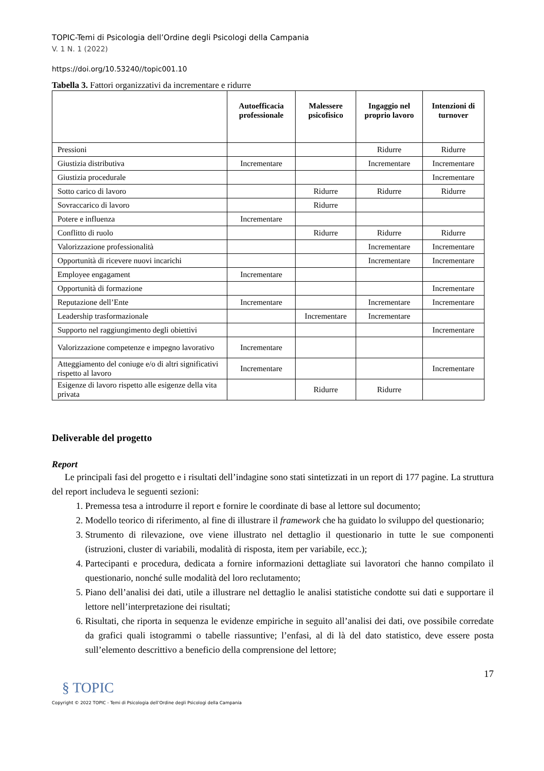TOPIC-Temi di Psicologia dell’Ordine degli Psicologi della Campania
V. 1 N. 1 (2022)
https://doi.org/10.53240//topic001.10
Tabella 3. Fattori organizzativi da incrementare e ridurre
| | Autoefficacia professionale | Malessere psicofisico | Ingaggio nel proprio lavoro | Intenzioni di turnover |
| --- | --- | --- | --- | --- |
| Pressioni | | | Ridurre | Ridurre |
| Giustizia distributiva | Incrementare | | Incrementare | Incrementare |
| Giustizia procedurale | | | | Incrementare |
| Sotto carico di lavoro | | Ridurre | Ridurre | Ridurre |
| Sovraccarico di lavoro | | Ridurre | | |
| Potere e influenza | Incrementare | | | |
| Conflitto di ruolo | | Ridurre | Ridurre | Ridurre |
| Valorizzazione professionalità | | | Incrementare | Incrementare |
| Opportunità di ricevere nuovi incarichi | | | Incrementare | Incrementare |
| Employee engagament | Incrementare | | | |
| Opportunità di formazione | | | | Incrementare |
| Reputazione dell’Ente | Incrementare | | Incrementare | Incrementare |
| Leadership trasformazionale | | Incrementare | Incrementare | |
| Supporto nel raggiungimento degli obiettivi | | | | Incrementare |
| Valorizzazione competenze e impegno lavorativo | Incrementare | | | |
| Atteggiamento del coniuge e/o di altri significativi rispetto al lavoro | Incrementare | | | Incrementare |
| Esigenze di lavoro rispetto alle esigenze della vita privata | | Ridurre | Ridurre | |
Deliverable del progetto
Report
Le principali fasi del progetto e i risultati dell’indagine sono stati sintetizzati in un report di 177 pagine. La struttura del report includeva le seguenti sezioni:
1. Premessa tesa a introdurre il report e fornire le coordinate di base al lettore sul documento;
2. Modello teorico di riferimento, al fine di illustrare il framework che ha guidato lo sviluppo del questionario;
3. Strumento di rilevazione, ove viene illustrato nel dettaglio il questionario in tutte le sue componenti (istruzioni, cluster di variabili, modalità di risposta, item per variabile, ecc.);
4. Partecipanti e procedura, dedicata a fornire informazioni dettagliate sui lavoratori che hanno compilato il questionario, nonché sulle modalità del loro reclutamento;
5. Piano dell’analisi dei dati, utile a illustrare nel dettaglio le analisi statistiche condotte sui dati e supportare il lettore nell’interpretazione dei risultati;
6. Risultati, che riporta in sequenza le evidenze empiriche in seguito all’analisi dei dati, ove possibile corredate da grafici quali istogrammi o tabelle riassuntive; l’enfasi, al di là del dato statistico, deve essere posta sull’elemento descrittivo a beneficio della comprensione del lettore;
17
§ TOPIC
Copyright © 2022 TOPIC - Temi di Psicologia dell’Ordine degli Psicologi della Campania